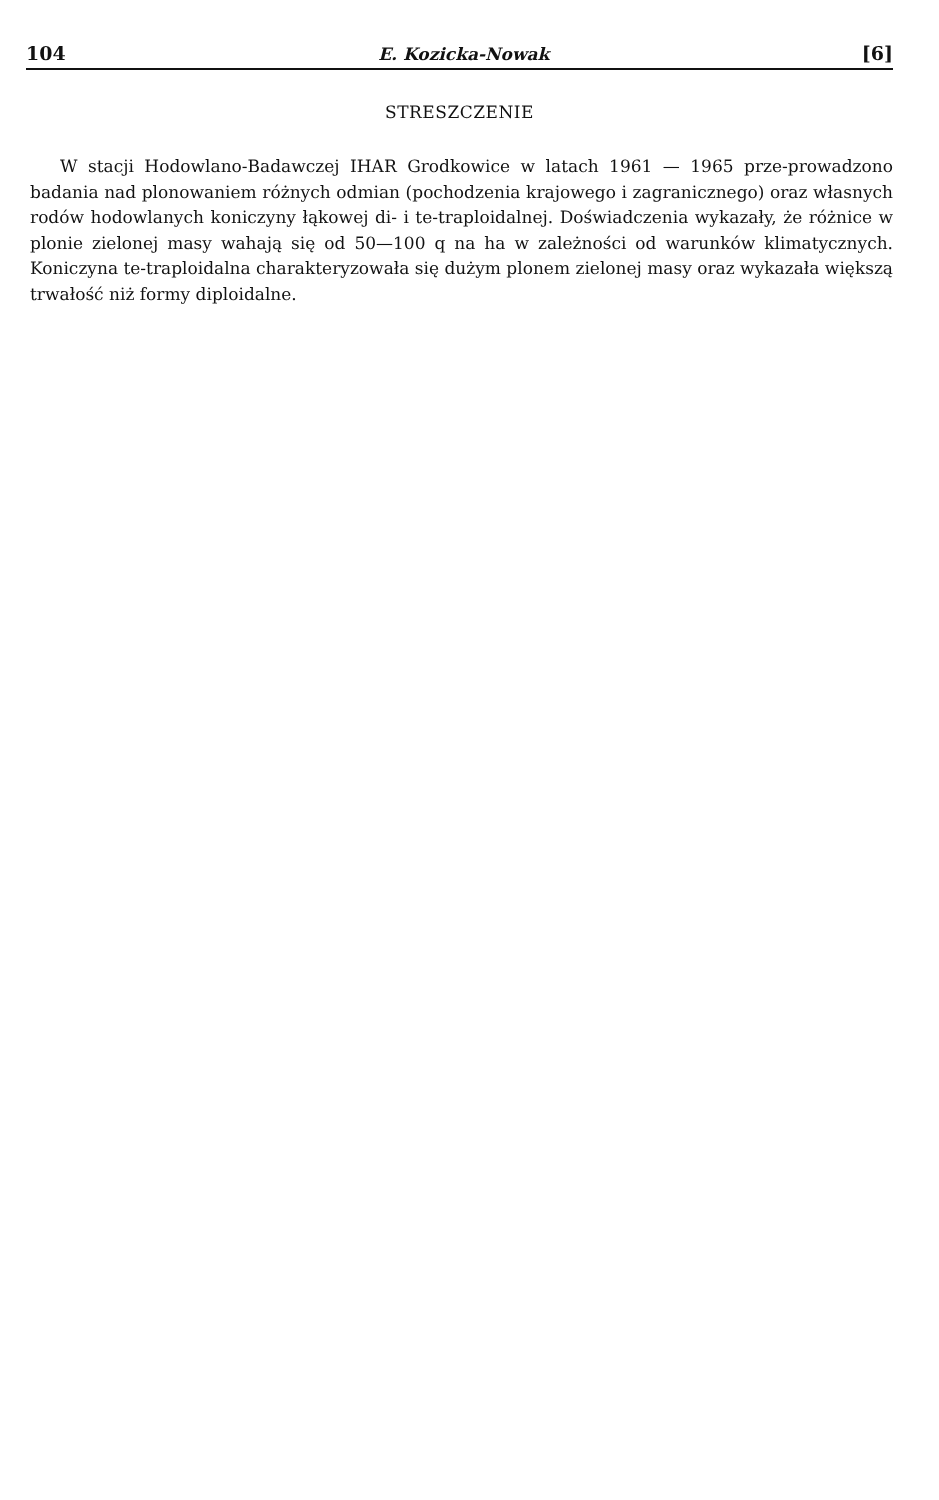104 E. Kozicka-Nowak [6]
STRESZCZENIE
W stacji Hodowlano-Badawczej IHAR Grodkowice w latach 1961 — 1965 prze-prowadzono badania nad plonowaniem różnych odmian (pochodzenia krajowego i zagranicznego) oraz własnych rodów hodowlanych koniczyny łąkowej di- i te-traploidalnej. Doświadczenia wykazały, że różnice w plonie zielonej masy wahają się od 50—100 q na ha w zależności od warunków klimatycznych. Koniczyna te-traploidalna charakteryzowała się dużym plonem zielonej masy oraz wykazała większą trwałość niż formy diploidalne.